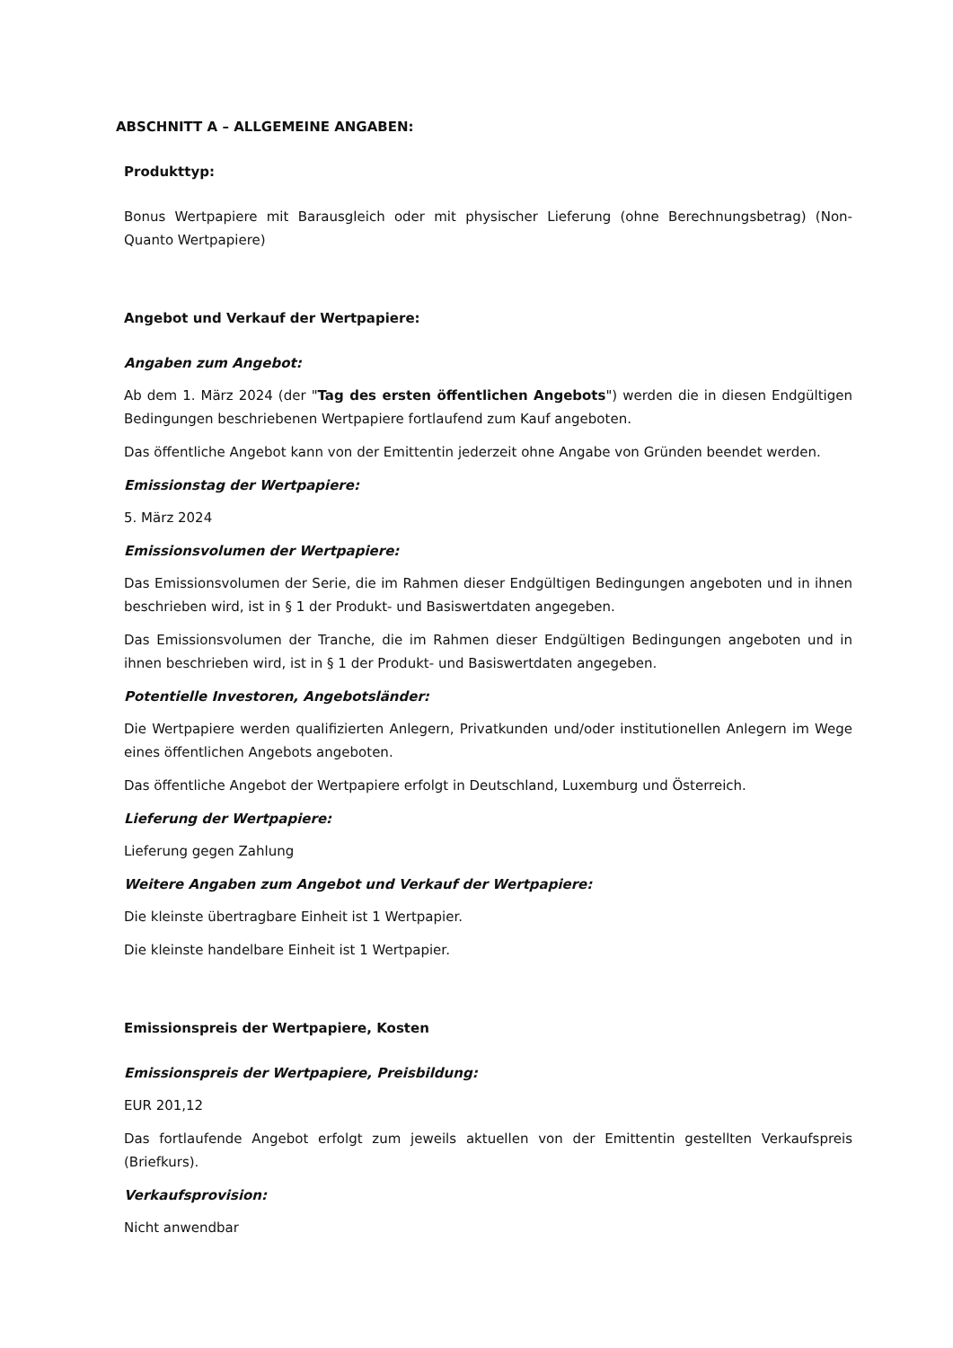ABSCHNITT A – ALLGEMEINE ANGABEN:
Produkttyp:
Bonus Wertpapiere mit Barausgleich oder mit physischer Lieferung (ohne Berechnungsbetrag) (Non-Quanto Wertpapiere)
Angebot und Verkauf der Wertpapiere:
Angaben zum Angebot:
Ab dem 1. März 2024 (der "Tag des ersten öffentlichen Angebots") werden die in diesen Endgültigen Bedingungen beschriebenen Wertpapiere fortlaufend zum Kauf angeboten.
Das öffentliche Angebot kann von der Emittentin jederzeit ohne Angabe von Gründen beendet werden.
Emissionstag der Wertpapiere:
5. März 2024
Emissionsvolumen der Wertpapiere:
Das Emissionsvolumen der Serie, die im Rahmen dieser Endgültigen Bedingungen angeboten und in ihnen beschrieben wird, ist in § 1 der Produkt- und Basiswertdaten angegeben.
Das Emissionsvolumen der Tranche, die im Rahmen dieser Endgültigen Bedingungen angeboten und in ihnen beschrieben wird, ist in § 1 der Produkt- und Basiswertdaten angegeben.
Potentielle Investoren, Angebotsländer:
Die Wertpapiere werden qualifizierten Anlegern, Privatkunden und/oder institutionellen Anlegern im Wege eines öffentlichen Angebots angeboten.
Das öffentliche Angebot der Wertpapiere erfolgt in Deutschland, Luxemburg und Österreich.
Lieferung der Wertpapiere:
Lieferung gegen Zahlung
Weitere Angaben zum Angebot und Verkauf der Wertpapiere:
Die kleinste übertragbare Einheit ist 1 Wertpapier.
Die kleinste handelbare Einheit ist 1 Wertpapier.
Emissionspreis der Wertpapiere, Kosten
Emissionspreis der Wertpapiere, Preisbildung:
EUR 201,12
Das fortlaufende Angebot erfolgt zum jeweils aktuellen von der Emittentin gestellten Verkaufspreis (Briefkurs).
Verkaufsprovision:
Nicht anwendbar